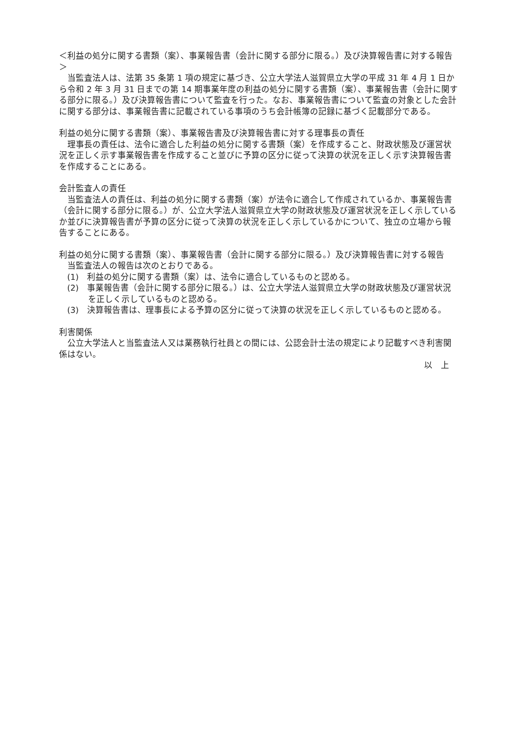＜利益の処分に関する書類（案）、事業報告書（会計に関する部分に限る。）及び決算報告書に対する報告＞
当監査法人は、法第 35 条第 1 項の規定に基づき、公立大学法人滋賀県立大学の平成 31 年 4 月 1 日から令和 2 年 3 月 31 日までの第 14 期事業年度の利益の処分に関する書類（案）、事業報告書（会計に関する部分に限る。）及び決算報告書について監査を行った。なお、事業報告書について監査の対象とした会計に関する部分は、事業報告書に記載されている事項のうち会計帳簿の記録に基づく記載部分である。
利益の処分に関する書類（案）、事業報告書及び決算報告書に対する理事長の責任
理事長の責任は、法令に適合した利益の処分に関する書類（案）を作成すること、財政状態及び運営状況を正しく示す事業報告書を作成すること並びに予算の区分に従って決算の状況を正しく示す決算報告書を作成することにある。
会計監査人の責任
当監査法人の責任は、利益の処分に関する書類（案）が法令に適合して作成されているか、事業報告書（会計に関する部分に限る。）が、公立大学法人滋賀県立大学の財政状態及び運営状況を正しく示しているか並びに決算報告書が予算の区分に従って決算の状況を正しく示しているかについて、独立の立場から報告することにある。
利益の処分に関する書類（案）、事業報告書（会計に関する部分に限る。）及び決算報告書に対する報告
当監査法人の報告は次のとおりである。
(1)　利益の処分に関する書類（案）は、法令に適合しているものと認める。
(2)　事業報告書（会計に関する部分に限る。）は、公立大学法人滋賀県立大学の財政状態及び運営状況を正しく示しているものと認める。
(3)　決算報告書は、理事長による予算の区分に従って決算の状況を正しく示しているものと認める。
利害関係
公立大学法人と当監査法人又は業務執行社員との間には、公認会計士法の規定により記載すべき利害関係はない。
以　上